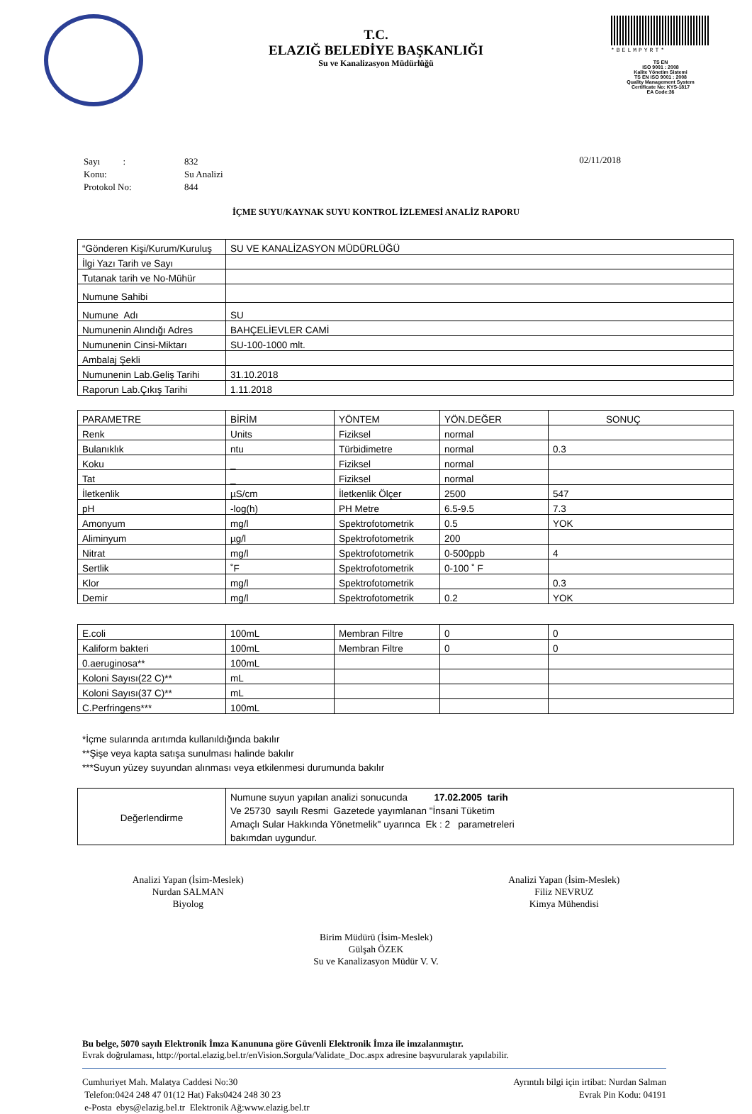*BELMPYRT*
TS EN
ISO 9001 : 2008
Kalite Yönetim Sistemi
TS EN ISO 9001 : 2008
Quality Management System
Certificate No: KYS-1817
EA Code:36
T.C.
ELAZIĞ BELEDİYE BAŞKANLIĞI
Su ve Kanalizasyon Müdürlüğü
| Sayı : | 832 |
| Konu: | Su Analizi |
| Protokol No: | 844 |
02/11/2018
İÇME SUYU/KAYNAK SUYU KONTROL İZLEMESİ ANALİZ RAPORU
| “Gönderen Kişi/Kurum/Kuruluş | SU VE KANALİZASYON MÜDÜRLÜĞÜ |
| İlgi Yazı Tarih ve Sayı | |
| Tutanak tarih ve No-Mühür | |
| Numune Sahibi | |
| Numune Adı | SU |
| Numunenin Alındığı Adres | BAHÇELİEVLER CAMİ |
| Numunenin Cinsi-Miktarı | SU-100-1000 mlt. |
| Ambalaj Şekli | |
| Numunenin Lab.Geliş Tarihi | 31.10.2018 |
| Raporun Lab.Çıkış Tarihi | 1.11.2018 |
| PARAMETRE | BİRİM | YÖNTEM | YÖN.DEĞER | SONUÇ |
| --- | --- | --- | --- | --- |
| Renk | Units | Fiziksel | normal | |
| Bulanıklık | ntu | Türbidimetre | normal | 0.3 |
| Koku | _ | Fiziksel | normal | |
| Tat | _ | Fiziksel | normal | |
| İletkenlik | µS/cm | İletkenlik Ölçer | 2500 | 547 |
| pH | -log(h) | PH Metre | 6.5-9.5 | 7.3 |
| Amonyum | mg/l | Spektrofotometrik | 0.5 | YOK |
| Aliminyum | µg/l | Spektrofotometrik | 200 | |
| Nitrat | mg/l | Spektrofotometrik | 0-500ppb | 4 |
| Sertlik | ˚F | Spektrofotometrik | 0-100 ˚ F | |
| Klor | mg/l | Spektrofotometrik | | 0.3 |
| Demir | mg/l | Spektrofotometrik | 0.2 | YOK |
| E.coli | 100mL | Membran Filtre | 0 | 0 |
| Kaliform bakteri | 100mL | Membran Filtre | 0 | 0 |
| 0.aeruginosa** | 100mL | | | |
| Koloni Sayısı(22 C)** | mL | | | |
| Koloni Sayısı(37 C)** | mL | | | |
| C.Perfringens*** | 100mL | | | |
*İçme sularında arıtımda kullanıldığında bakılır
**Şişe veya kapta satışa sunulması halinde bakılır
***Suyun yüzey suyundan alınması veya etkilenmesi durumunda bakılır
| Değerlendirme | Numune suyun yapılan analizi sonucunda 17.02.2005 tarih Ve 25730 sayılı Resmi Gazetede yayımlanan "İnsani Tüketim Amaçlı Sular Hakkında Yönetmelik" uyarınca Ek : 2 parametreleri bakımdan uygundur. |
Analizi Yapan (İsim-Meslek)
Nurdan SALMAN
Biyolog
Analizi Yapan (İsim-Meslek)
Filiz NEVRUZ
Kimya Mühendisi
Birim Müdürü (İsim-Meslek)
Gülşah ÖZEK
Su ve Kanalizasyon Müdür V. V.
Bu belge, 5070 sayılı Elektronik İmza Kanununa göre Güvenli Elektronik İmza ile imzalanmıştır.
Evrak doğrulaması, http://portal.elazig.bel.tr/enVision.Sorgula/Validate_Doc.aspx adresine başvurularak yapılabilir.
Cumhuriyet Mah. Malatya Caddesi No:30
Telefon:0424 248 47 01(12 Hat) Faks0424 248 30 23
e-Posta ebys@elazig.bel.tr Elektronik Ağ:www.elazig.bel.tr
Ayrıntılı bilgi için irtibat: Nurdan Salman
Evrak Pin Kodu: 04191